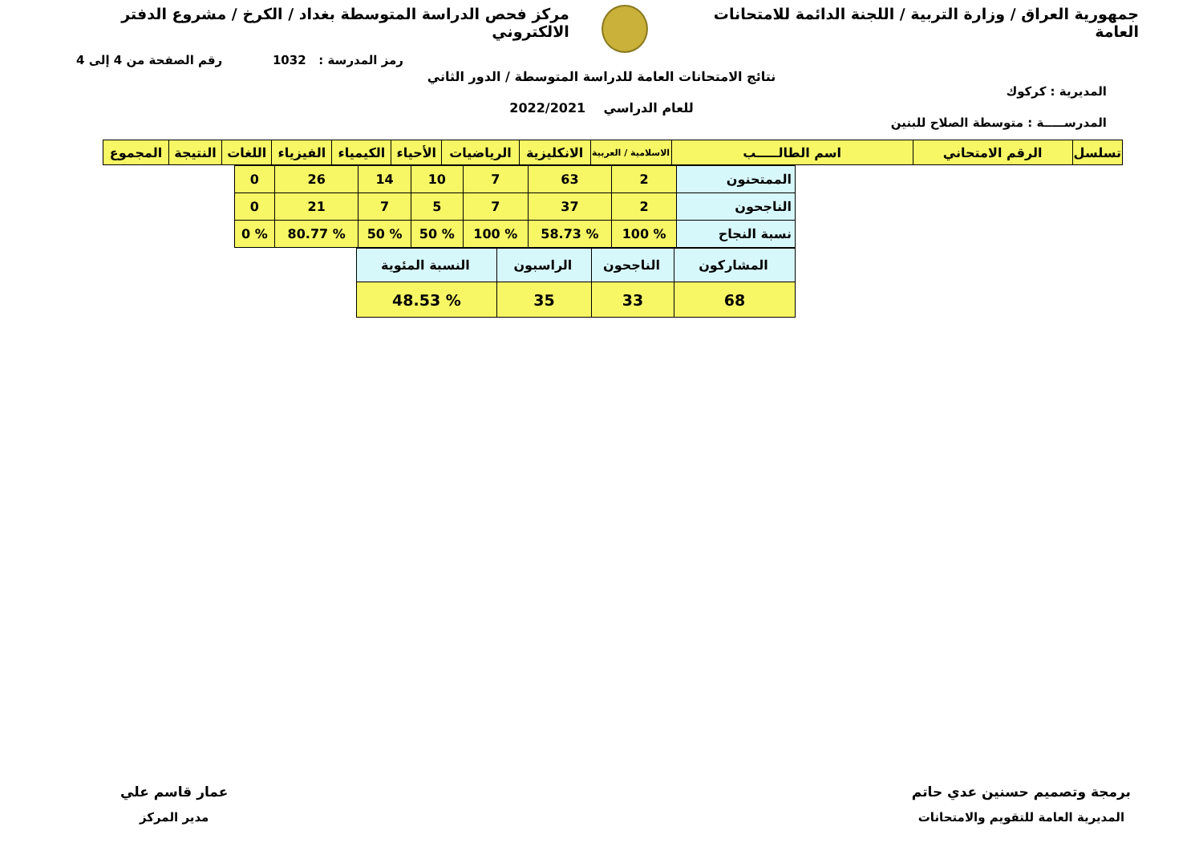جمهورية العراق / وزارة التربية / اللجنة الدائمة للامتحانات العامة
مركز فحص الدراسة المتوسطة بغداد / الكرخ / مشروع الدفتر الالكتروني
رمز المدرسة : 1032 رقم الصفحة من 4 إلى 4
نتائج الامتحانات العامة للدراسة المتوسطة / الدور الثاني
المديرية : كركوك
للعام الدراسي 2022/2021
المدرســـــة : متوسطة الصلاح للبنين
| تسلسل | الرقم الامتحاني | اسم الطالـــــب | الاسلامية / العربية | الانكليزية | الرياضيات | الأحياء | الكيمياء | الفيزياء | اللغات | النتيجة | المجموع |
| --- | --- | --- | --- | --- | --- | --- | --- | --- | --- | --- | --- |
| الممتحنون | 2 | 63 | 7 | 10 | 14 | 26 | 0 |
| الناجحون | 2 | 37 | 7 | 5 | 7 | 21 | 0 |
| نسبة النجاح | % 100 | % 58.73 | % 100 | % 50 | % 50 | % 80.77 | % 0 |
| المشاركون | الناجحون | الراسبون | النسبة المئوية |
| 68 | 33 | 35 | % 48.53 |
برمجة وتصميم حسنين عدي حاتم
المديرية العامة للتقويم والامتحانات
عمار قاسم علي
مدير المركز